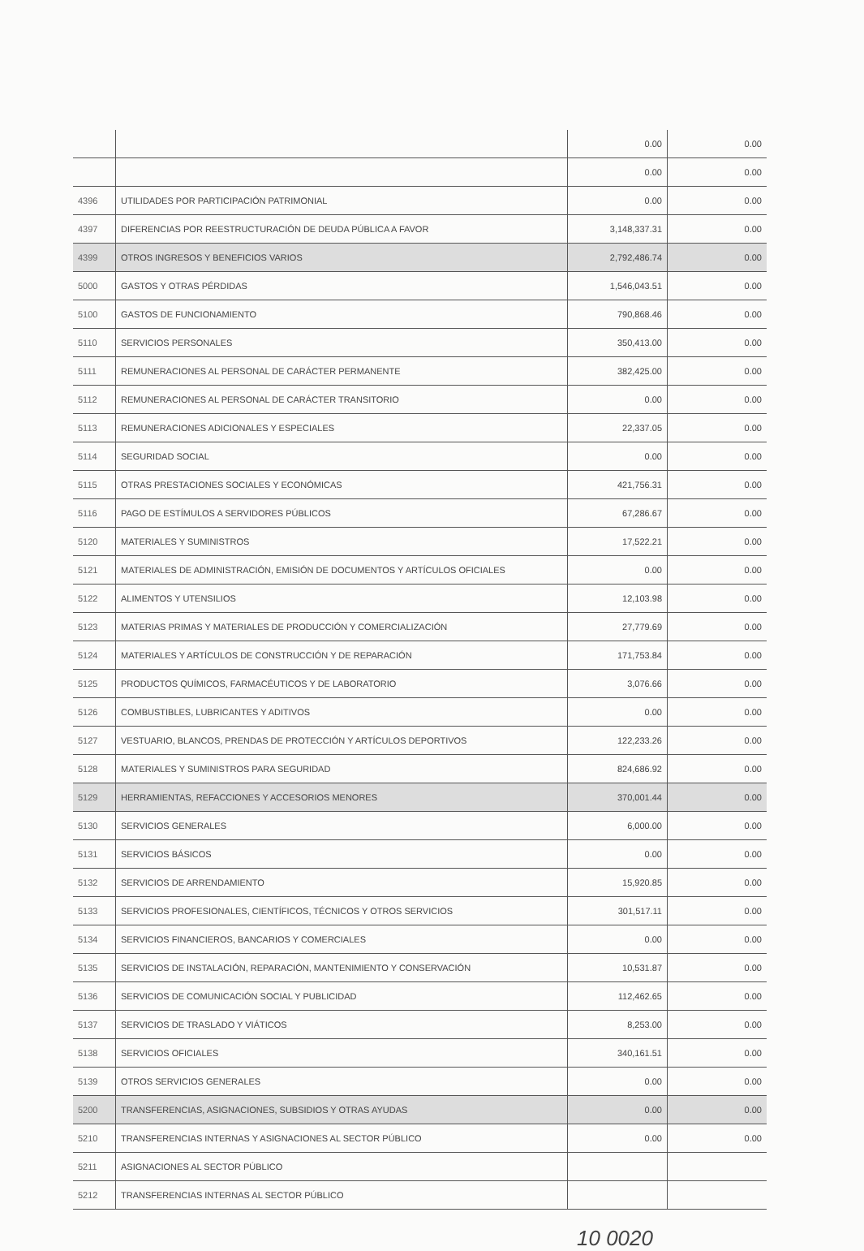| | | 0.00 | 0.00 |
| | | 0.00 | 0.00 |
| 4396 | UTILIDADES POR PARTICIPACIÓN PATRIMONIAL | 0.00 | 0.00 |
| 4397 | DIFERENCIAS POR REESTRUCTURACIÓN DE DEUDA PÚBLICA A FAVOR | 3,148,337.31 | 0.00 |
| 4399 | OTROS INGRESOS Y BENEFICIOS VARIOS | 2,792,486.74 | 0.00 |
| 5000 | GASTOS Y OTRAS PÉRDIDAS | 1,546,043.51 | 0.00 |
| 5100 | GASTOS DE FUNCIONAMIENTO | 790,868.46 | 0.00 |
| 5110 | SERVICIOS PERSONALES | 350,413.00 | 0.00 |
| 5111 | REMUNERACIONES AL PERSONAL DE CARÁCTER PERMANENTE | 382,425.00 | 0.00 |
| 5112 | REMUNERACIONES AL PERSONAL DE CARÁCTER TRANSITORIO | 0.00 | 0.00 |
| 5113 | REMUNERACIONES ADICIONALES Y ESPECIALES | 22,337.05 | 0.00 |
| 5114 | SEGURIDAD SOCIAL | 0.00 | 0.00 |
| 5115 | OTRAS PRESTACIONES SOCIALES Y ECONÓMICAS | 421,756.31 | 0.00 |
| 5116 | PAGO DE ESTÍMULOS A SERVIDORES PÚBLICOS | 67,286.67 | 0.00 |
| 5120 | MATERIALES Y SUMINISTROS | 17,522.21 | 0.00 |
| 5121 | MATERIALES DE ADMINISTRACIÓN, EMISIÓN DE DOCUMENTOS Y ARTÍCULOS OFICIALES | 0.00 | 0.00 |
| 5122 | ALIMENTOS Y UTENSILIOS | 12,103.98 | 0.00 |
| 5123 | MATERIAS PRIMAS Y MATERIALES DE PRODUCCIÓN Y COMERCIALIZACIÓN | 27,779.69 | 0.00 |
| 5124 | MATERIALES Y ARTÍCULOS DE CONSTRUCCIÓN Y DE REPARACIÓN | 171,753.84 | 0.00 |
| 5125 | PRODUCTOS QUÍMICOS, FARMACÉUTICOS Y DE LABORATORIO | 3,076.66 | 0.00 |
| 5126 | COMBUSTIBLES, LUBRICANTES Y ADITIVOS | 0.00 | 0.00 |
| 5127 | VESTUARIO, BLANCOS, PRENDAS DE PROTECCIÓN Y ARTÍCULOS DEPORTIVOS | 122,233.26 | 0.00 |
| 5128 | MATERIALES Y SUMINISTROS PARA SEGURIDAD | 824,686.92 | 0.00 |
| 5129 | HERRAMIENTAS, REFACCIONES Y ACCESORIOS MENORES | 370,001.44 | 0.00 |
| 5130 | SERVICIOS GENERALES | 6,000.00 | 0.00 |
| 5131 | SERVICIOS BÁSICOS | 0.00 | 0.00 |
| 5132 | SERVICIOS DE ARRENDAMIENTO | 15,920.85 | 0.00 |
| 5133 | SERVICIOS PROFESIONALES, CIENTÍFICOS, TÉCNICOS Y OTROS SERVICIOS | 301,517.11 | 0.00 |
| 5134 | SERVICIOS FINANCIEROS, BANCARIOS Y COMERCIALES | 0.00 | 0.00 |
| 5135 | SERVICIOS DE INSTALACIÓN, REPARACIÓN, MANTENIMIENTO Y CONSERVACIÓN | 10,531.87 | 0.00 |
| 5136 | SERVICIOS DE COMUNICACIÓN SOCIAL Y PUBLICIDAD | 112,462.65 | 0.00 |
| 5137 | SERVICIOS DE TRASLADO Y VIÁTICOS | 8,253.00 | 0.00 |
| 5138 | SERVICIOS OFICIALES | 340,161.51 | 0.00 |
| 5139 | OTROS SERVICIOS GENERALES | 0.00 | 0.00 |
| 5200 | TRANSFERENCIAS, ASIGNACIONES, SUBSIDIOS Y OTRAS AYUDAS | 0.00 | 0.00 |
| 5210 | TRANSFERENCIAS INTERNAS Y ASIGNACIONES AL SECTOR PÚBLICO | 0.00 | 0.00 |
| 5211 | ASIGNACIONES AL SECTOR PÚBLICO | | |
| 5212 | TRANSFERENCIAS INTERNAS AL SECTOR PÚBLICO | | |
10 0020